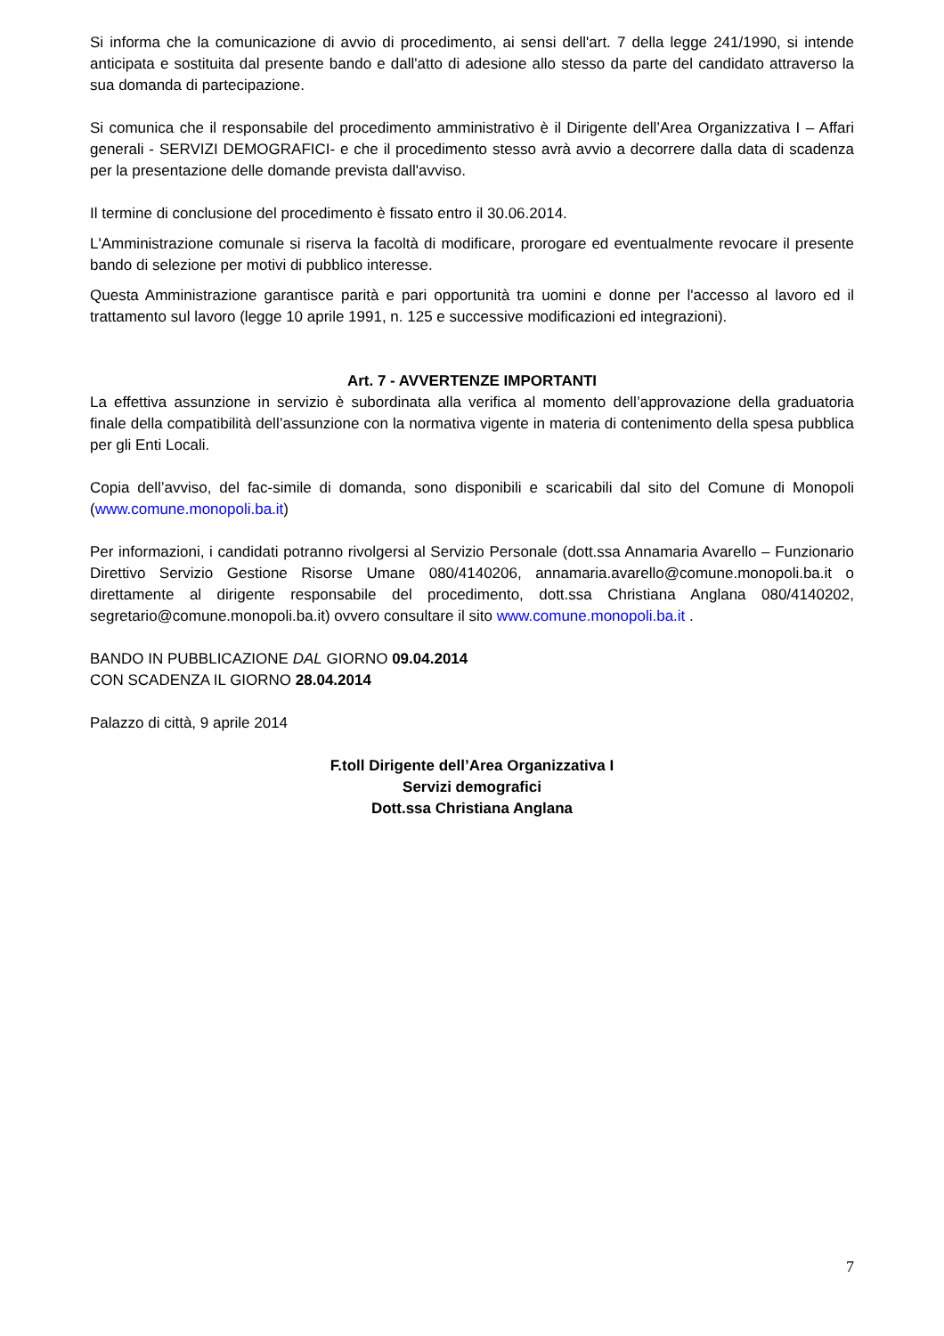Si informa che la comunicazione di avvio di procedimento, ai sensi dell'art. 7 della legge 241/1990, si intende anticipata e sostituita dal presente bando e dall'atto di adesione allo stesso da parte del candidato attraverso la sua domanda di partecipazione.
Si comunica che il responsabile del procedimento amministrativo è il Dirigente dell’Area Organizzativa I – Affari generali - SERVIZI DEMOGRAFICI- e che il procedimento stesso avrà avvio a decorrere dalla data di scadenza per la presentazione delle domande prevista dall'avviso.
Il termine di conclusione del procedimento è fissato entro il 30.06.2014.
L'Amministrazione comunale si riserva la facoltà di modificare, prorogare ed eventualmente revocare il presente bando di selezione per motivi di pubblico interesse.
Questa Amministrazione garantisce parità e pari opportunità tra uomini e donne per l'accesso al lavoro ed il trattamento sul lavoro (legge 10 aprile 1991, n. 125 e successive modificazioni ed integrazioni).
Art. 7 - AVVERTENZE IMPORTANTI
La effettiva assunzione in servizio è subordinata alla verifica al momento dell’approvazione della graduatoria finale della compatibilità dell’assunzione con la normativa vigente in materia di contenimento della spesa pubblica per gli Enti Locali.
Copia dell’avviso, del fac-simile di domanda, sono disponibili e scaricabili dal sito del Comune di Monopoli (www.comune.monopoli.ba.it)
Per informazioni, i candidati potranno rivolgersi al Servizio Personale (dott.ssa Annamaria Avarello – Funzionario Direttivo Servizio Gestione Risorse Umane 080/4140206, annamaria.avarello@comune.monopoli.ba.it o direttamente al dirigente responsabile del procedimento, dott.ssa Christiana Anglana 080/4140202, segretario@comune.monopoli.ba.it) ovvero consultare il sito www.comune.monopoli.ba.it .
BANDO IN PUBBLICAZIONE DAL GIORNO 09.04.2014
CON SCADENZA IL GIORNO 28.04.2014
Palazzo di città, 9 aprile 2014
F.toll Dirigente dell’Area Organizzativa I
Servizi demografici
Dott.ssa Christiana Anglana
7